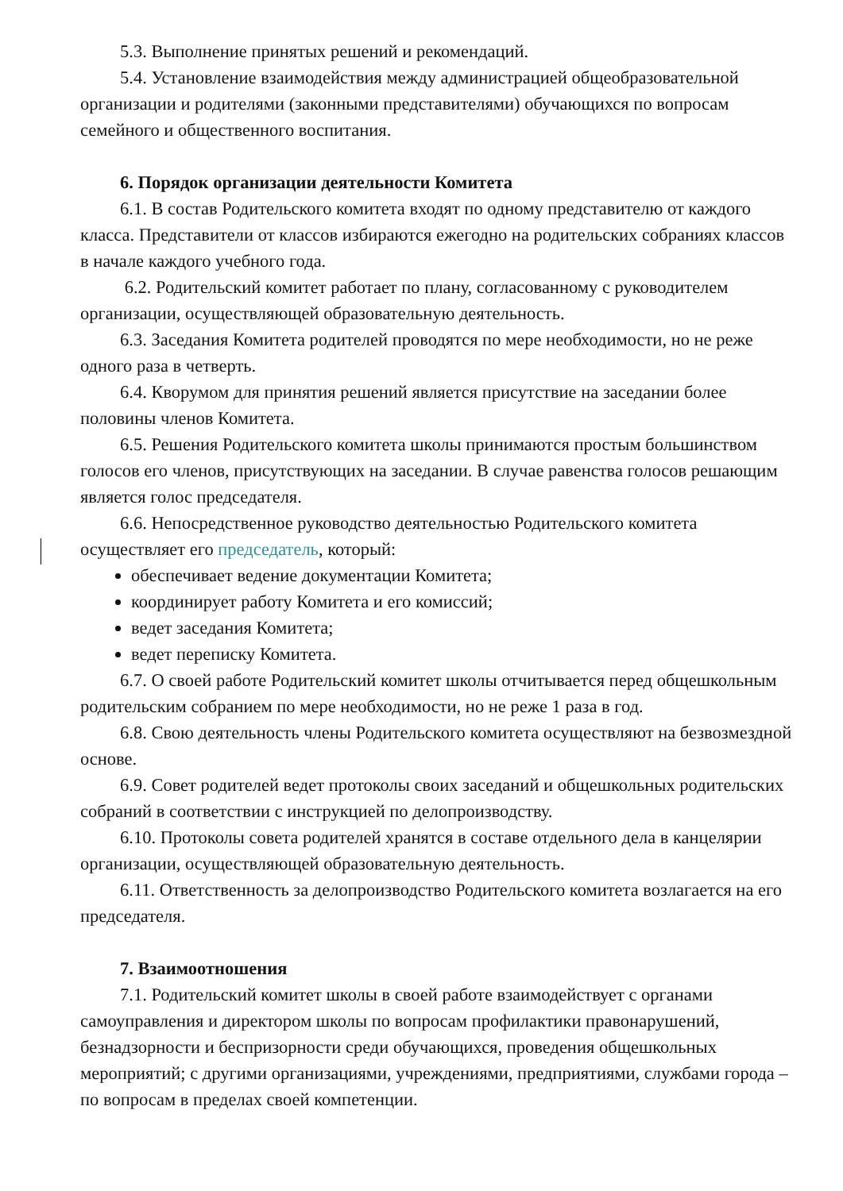5.3. Выполнение принятых решений и рекомендаций.
5.4. Установление взаимодействия между администрацией общеобразовательной организации и родителями (законными представителями) обучающихся по вопросам семейного и общественного воспитания.
6. Порядок организации деятельности Комитета
6.1. В состав Родительского комитета входят по одному представителю от каждого класса. Представители от классов избираются ежегодно на родительских собраниях классов в начале каждого учебного года.
6.2. Родительский комитет работает по плану, согласованному с руководителем организации, осуществляющей образовательную деятельность.
6.3. Заседания Комитета родителей проводятся по мере необходимости, но не реже одного раза в четверть.
6.4. Кворумом для принятия решений является присутствие на заседании более половины членов Комитета.
6.5. Решения Родительского комитета школы принимаются простым большинством голосов его членов, присутствующих на заседании. В случае равенства голосов решающим является голос председателя.
6.6. Непосредственное руководство деятельностью Родительского комитета осуществляет его председатель, который:
обеспечивает ведение документации Комитета;
координирует работу Комитета и его комиссий;
ведет заседания Комитета;
ведет переписку Комитета.
6.7. О своей работе Родительский комитет школы отчитывается перед общешкольным родительским собранием по мере необходимости, но не реже 1 раза в год.
6.8. Свою деятельность члены Родительского комитета осуществляют на безвозмездной основе.
6.9. Совет родителей ведет протоколы своих заседаний и общешкольных родительских собраний в соответствии с инструкцией по делопроизводству.
6.10. Протоколы совета родителей хранятся в составе отдельного дела в канцелярии организации, осуществляющей образовательную деятельность.
6.11. Ответственность за делопроизводство Родительского комитета возлагается на его председателя.
7. Взаимоотношения
7.1. Родительский комитет школы в своей работе взаимодействует с органами самоуправления и директором школы по вопросам профилактики правонарушений, безнадзорности и беспризорности среди обучающихся, проведения общешкольных мероприятий; с другими организациями, учреждениями, предприятиями, службами города – по вопросам в пределах своей компетенции.